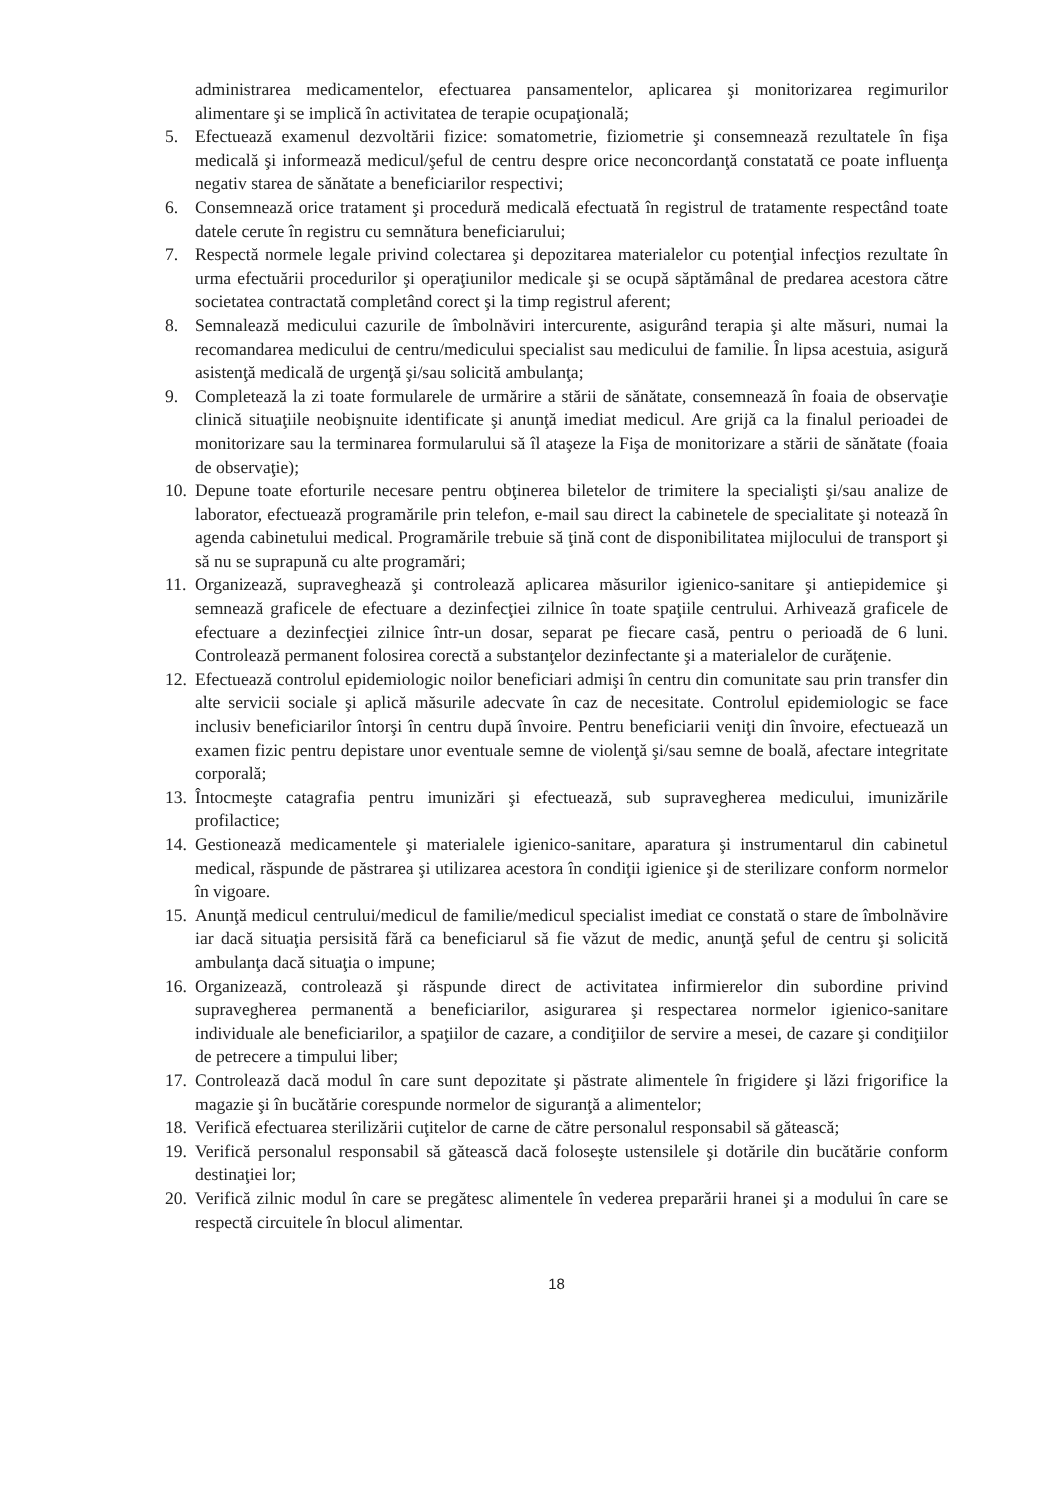administrarea medicamentelor, efectuarea pansamentelor, aplicarea şi monitorizarea regimurilor alimentare şi se implică în activitatea de terapie ocupaţională;
5. Efectuează examenul dezvoltării fizice: somatometrie, fiziometrie şi consemnează rezultatele în fişa medicală şi informează medicul/şeful de centru despre orice neconcordanţă constatată ce poate influenţa negativ starea de sănătate a beneficiarilor respectivi;
6. Consemnează orice tratament şi procedură medicală efectuată în registrul de tratamente respectând toate datele cerute în registru cu semnătura beneficiarului;
7. Respectă normele legale privind colectarea şi depozitarea materialelor cu potenţial infecţios rezultate în urma efectuării procedurilor şi operaţiunilor medicale şi se ocupă săptămânal de predarea acestora către societatea contractată completând corect şi la timp registrul aferent;
8. Semnalează medicului cazurile de îmbolnăviri intercurente, asigurând terapia şi alte măsuri, numai la recomandarea medicului de centru/medicului specialist sau medicului de familie. În lipsa acestuia, asigură asistenţă medicală de urgenţă şi/sau solicită ambulanţa;
9. Completează la zi toate formularele de urmărire a stării de sănătate, consemnează în foaia de observaţie clinică situaţiile neobişnuite identificate şi anunţă imediat medicul. Are grijă ca la finalul perioadei de monitorizare sau la terminarea formularului să îl ataşeze la Fişa de monitorizare a stării de sănătate (foaia de observaţie);
10. Depune toate eforturile necesare pentru obţinerea biletelor de trimitere la specialişti şi/sau analize de laborator, efectuează programările prin telefon, e-mail sau direct la cabinetele de specialitate şi notează în agenda cabinetului medical. Programările trebuie să ţină cont de disponibilitatea mijlocului de transport şi să nu se suprapună cu alte programări;
11. Organizează, supraveghează şi controlează aplicarea măsurilor igienico-sanitare şi antiepidemice şi semnează graficele de efectuare a dezinfecţiei zilnice în toate spaţiile centrului. Arhivează graficele de efectuare a dezinfecţiei zilnice într-un dosar, separat pe fiecare casă, pentru o perioadă de 6 luni. Controlează permanent folosirea corectă a substanţelor dezinfectante şi a materialelor de curăţenie.
12. Efectuează controlul epidemiologic noilor beneficiari admişi în centru din comunitate sau prin transfer din alte servicii sociale şi aplică măsurile adecvate în caz de necesitate. Controlul epidemiologic se face inclusiv beneficiarilor întorşi în centru după învoire. Pentru beneficiarii veniţi din învoire, efectuează un examen fizic pentru depistare unor eventuale semne de violenţă şi/sau semne de boală, afectare integritate corporală;
13. Întocmeşte catagrafia pentru imunizări şi efectuează, sub supravegherea medicului, imunizările profilactice;
14. Gestionează medicamentele şi materialele igienico-sanitare, aparatura şi instrumentarul din cabinetul medical, răspunde de păstrarea şi utilizarea acestora în condiţii igienice şi de sterilizare conform normelor în vigoare.
15. Anunţă medicul centrului/medicul de familie/medicul specialist imediat ce constată o stare de îmbolnăvire iar dacă situaţia persisită fără ca beneficiarul să fie văzut de medic, anunţă şeful de centru şi solicită ambulanţa dacă situaţia o impune;
16. Organizează, controlează şi răspunde direct de activitatea infirmierelor din subordine privind supravegherea permanentă a beneficiarilor, asigurarea şi respectarea normelor igienico-sanitare individuale ale beneficiarilor, a spaţiilor de cazare, a condiţiilor de servire a mesei, de cazare şi condiţiilor de petrecere a timpului liber;
17. Controlează dacă modul în care sunt depozitate şi păstrate alimentele în frigidere şi lăzi frigorifice la magazie şi în bucătărie corespunde normelor de siguranţă a alimentelor;
18. Verifică efectuarea sterilizării cuţitelor de carne de către personalul responsabil să gătească;
19. Verifică personalul responsabil să gătească dacă foloseşte ustensilele şi dotările din bucătărie conform destinaţiei lor;
20. Verifică zilnic modul în care se pregătesc alimentele în vederea preparării hranei şi a modului în care se respectă circuitele în blocul alimentar.
18